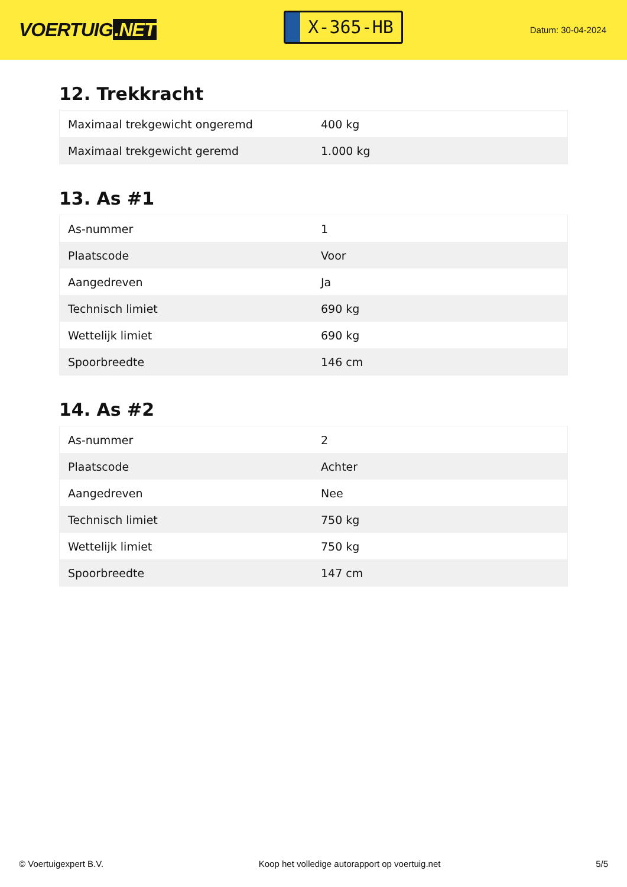VOERTUIG.NET
X-365-HB
Datum: 30-04-2024
12. Trekkracht
| Maximaal trekgewicht ongeremd | 400 kg |
| Maximaal trekgewicht geremd | 1.000 kg |
13. As #1
| As-nummer | 1 |
| Plaatscode | Voor |
| Aangedreven | Ja |
| Technisch limiet | 690 kg |
| Wettelijk limiet | 690 kg |
| Spoorbreedte | 146 cm |
14. As #2
| As-nummer | 2 |
| Plaatscode | Achter |
| Aangedreven | Nee |
| Technisch limiet | 750 kg |
| Wettelijk limiet | 750 kg |
| Spoorbreedte | 147 cm |
© Voertuigexpert B.V. Koop het volledige autorapport op voertuig.net 5/5